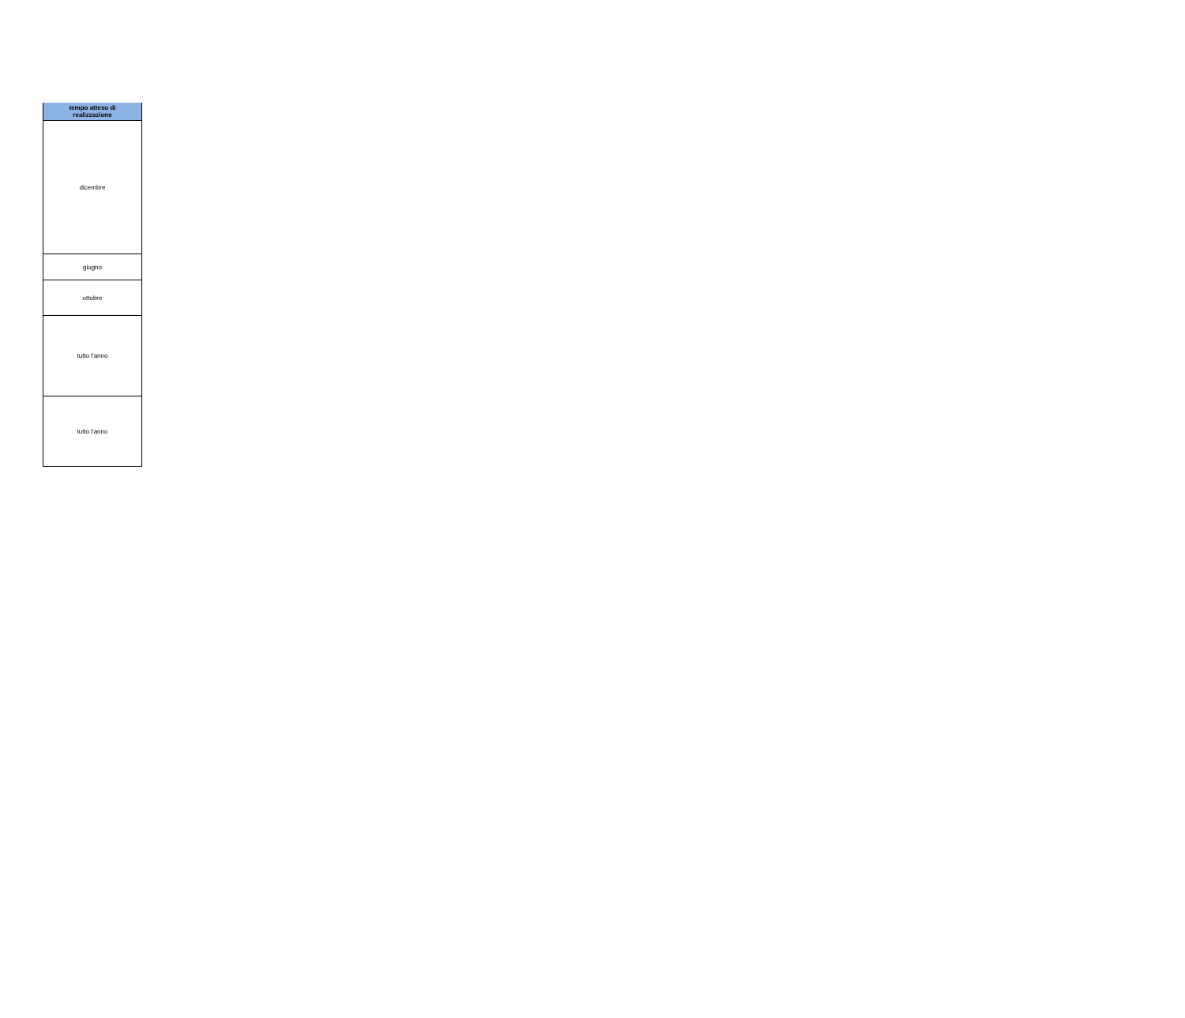| tempo atteso di realizzazione |
| --- |
| dicembre |
| giugno |
| ottobre |
| tutto l'anno |
| tutto l'anno |